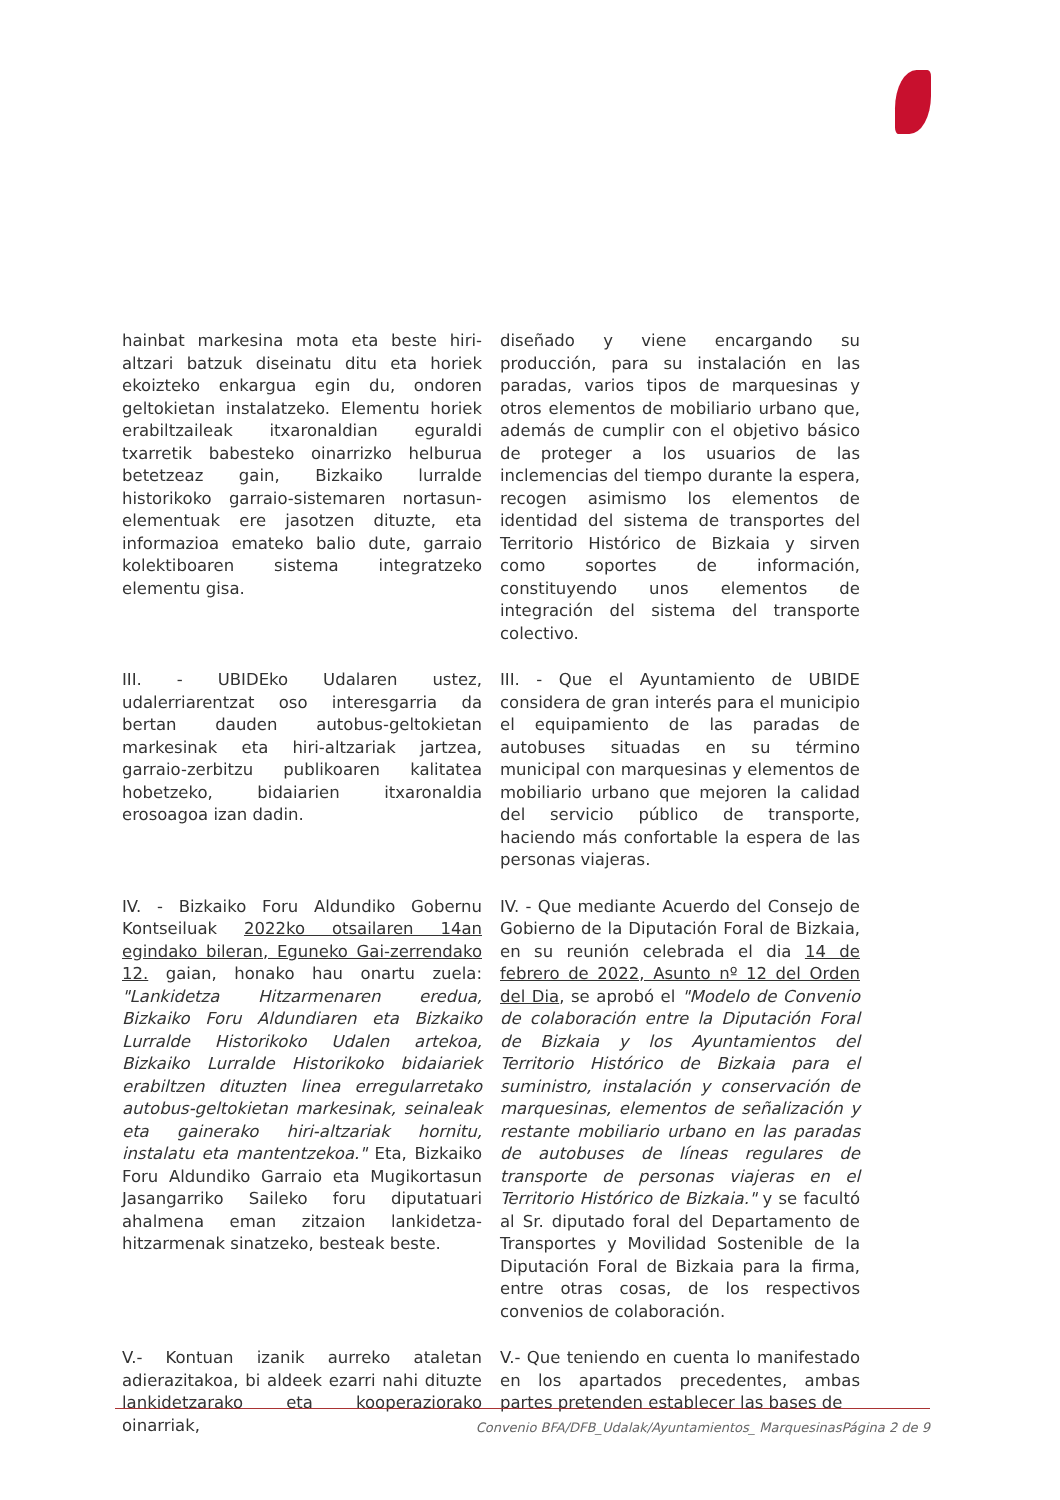hainbat markesina mota eta beste hiri-altzari batzuk diseinatu ditu eta horiek ekoizteko enkargua egin du, ondoren geltokietan instalatzeko. Elementu horiek erabiltzaileak itxaronaldian eguraldi txarretik babesteko oinarrizko helburua betetzeaz gain, Bizkaiko lurralde historikoko garraio-sistemaren nortasun-elementuak ere jasotzen dituzte, eta informazioa emateko balio dute, garraio kolektiboaren sistema integratzeko elementu gisa.
diseñado y viene encargando su producción, para su instalación en las paradas, varios tipos de marquesinas y otros elementos de mobiliario urbano que, además de cumplir con el objetivo básico de proteger a los usuarios de las inclemencias del tiempo durante la espera, recogen asimismo los elementos de identidad del sistema de transportes del Territorio Histórico de Bizkaia y sirven como soportes de información, constituyendo unos elementos de integración del sistema del transporte colectivo.
III. - UBIDEko Udalaren ustez, udalerriarentzat oso interesgarria da bertan dauden autobus-geltokietan markesinak eta hiri-altzariak jartzea, garraio-zerbitzu publikoaren kalitatea hobetzeko, bidaiarien itxaronaldia erosoagoa izan dadin.
III. - Que el Ayuntamiento de UBIDE considera de gran interés para el municipio el equipamiento de las paradas de autobuses situadas en su término municipal con marquesinas y elementos de mobiliario urbano que mejoren la calidad del servicio público de transporte, haciendo más confortable la espera de las personas viajeras.
IV. - Bizkaiko Foru Aldundiko Gobernu Kontseiluak 2022ko otsailaren 14an egindako bileran, Eguneko Gai-zerrendako 12. gaian, honako hau onartu zuela: "Lankidetza Hitzarmenaren eredua, Bizkaiko Foru Aldundiaren eta Bizkaiko Lurralde Historikoko Udalen artekoa, Bizkaiko Lurralde Historikoko bidaiariek erabiltzen dituzten linea erregularretako autobus-geltokietan markesinak, seinaleak eta gainerako hiri-altzariak hornitu, instalatu eta mantentzekoa." Eta, Bizkaiko Foru Aldundiko Garraio eta Mugikortasun Jasangarriko Saileko foru diputatuari ahalmena eman zitzaion lankidetza-hitzarmenak sinatzeko, besteak beste.
IV. - Que mediante Acuerdo del Consejo de Gobierno de la Diputación Foral de Bizkaia, en su reunión celebrada el dia 14 de febrero de 2022, Asunto nº 12 del Orden del Dia, se aprobó el "Modelo de Convenio de colaboración entre la Diputación Foral de Bizkaia y los Ayuntamientos del Territorio Histórico de Bizkaia para el suministro, instalación y conservación de marquesinas, elementos de señalización y restante mobiliario urbano en las paradas de autobuses de líneas regulares de transporte de personas viajeras en el Territorio Histórico de Bizkaia." y se facultó al Sr. diputado foral del Departamento de Transportes y Movilidad Sostenible de la Diputación Foral de Bizkaia para la firma, entre otras cosas, de los respectivos convenios de colaboración.
V.- Kontuan izanik aurreko ataletan adierazitakoa, bi aldeek ezarri nahi dituzte lankidetzarako eta kooperaziorako oinarriak,
V.- Que teniendo en cuenta lo manifestado en los apartados precedentes, ambas partes pretenden establecer las bases de
Convenio BFA/DFB_Udalak/Ayuntamientos_ MarquesinasPágina 2 de 9